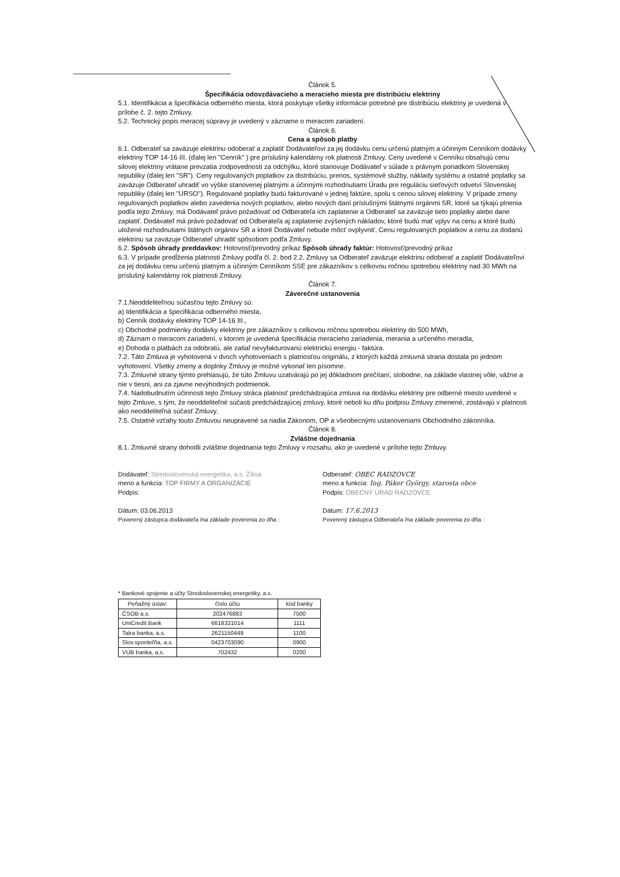Článok 5.
Špecifikácia odovzdávacieho a meracieho miesta pre distribúciu elektriny
5.1. Identifikácia a špecifikácia odberného miesta, ktorá poskytuje všetky informácie potrebné pre distribúciu elektriny je uvedená v prílohe č. 2. tejto Zmluvy.
5.2. Technický popis meracej súpravy je uvedený v zázname o meracom zariadení.
Článok 6.
Cena a spôsob platby
6.1. Odberateľ sa zaväzuje elektrinu odoberať a zaplatiť Dodávateľovi za jej dodávku cenu určenú platným a účinným Cenníkom dodávky elektriny TOP 14-16 III. (ďalej len "Cenník" ) pre príslušný kalendárny rok platnosti Zmluvy. Ceny uvedené v Cenníku obsahujú cenu silovej elektriny vrátane prevzatia zodpovednosti za odchýlku, ktoré stanovuje Dodávateľ v súlade s právnym poriadkom Slovenskej republiky (ďalej len "SR"). Ceny regulovaných poplatkov za distribúciu, prenos, systémové služby, náklady systému a ostatné poplatky sa zaväzuje Odberateľ uhradiť vo výške stanovenej platnými a účinnými rozhodnutiami Úradu pre reguláciu sieťových odvetví Slovenskej republiky (ďalej len "URSO"). Regulované poplatky budú fakturované v jednej faktúre, spolu s cenou silovej elektriny. V prípade zmeny regulovaných poplatkov alebo zavedenia nových poplatkov, alebo nových daní príslušnými štátnymi orgánmi SR, ktoré sa týkajú plnenia podľa tejto Zmluvy, má Dodávateľ právo požadovať od Odberateľa ich zaplatenie a Odberateľ sa zaväzuje tieto poplatky alebo dane zaplatiť. Dodávateľ má právo požadovať od Odberateľa aj zaplatenie zvýšených nákladov, ktoré budú mať vplyv na cenu a ktoré budú uložené rozhodnutiami štátnych orgánov SR a ktoré Dodávateľ nebude môcť ovplyvniť. Cenu regulovaných poplatkov a cenu za dodanú elektrinu sa zaväzuje Odberateľ uhradiť spôsobom podľa Zmluvy.
6.2. Spôsob úhrady preddavkov: Hotovosť/prevodný príkaz Spôsob úhrady faktúr: Hotovosť/prevodný príkaz
6.3. V prípade predĺženia platnosti Zmluvy podľa čl. 2. bod 2.2. Zmluvy sa Odberateľ zaväzuje elektrinu odoberať a zaplatiť Dodávateľovi za jej dodávku cenu určenú platným a účinným Cenníkom SSE pre zákazníkov s celkovou ročnou spotrebou elektriny nad 30 MWh na príslušný kalendárny rok platnosti Zmluvy.
Článok 7.
Záverečné ustanovenia
7.1.Neoddeliteľnou súčasťou tejto Zmluvy sú:
a) Identifikácia a špecifikácia odberného miesta,
b) Cenník dodávky elektriny TOP 14-16 III.,
c) Obchodné podmienky dodávky elektriny pre zákazníkov s celkovou ročnou spotrebou elektriny do 500 MWh,
d) Záznam o meracom zariadení, v ktorom je uvedená špecifikácia meracieho zariadenia, merania a určeného meradla,
e) Dohoda o platbách za odobratú, ale zatiaľ nevyfakturovanú elektrickú energiu - faktúra.
7.2. Táto Zmluva je vyhotovená v dvoch vyhotoveniach s platnosťou originálu, z ktorých každá zmluvná strana dostala po jednom vyhotovení. Všetky zmeny a doplnky Zmluvy je možné vykonať len písomne.
7.3. Zmluvné strany týmto prehlasujú, že túto Zmluvu uzatvárajú po jej dôkladnom prečítaní, slobodne, na základe vlastnej vôle, vážne a nie v tiesni, ani za zjavne nevýhodných podmienok.
7.4. Nadobudnutím účinnosti tejto Zmluvy stráca platnosť predchádzajúca zmluva na dodávku elektriny pre odberné miesto uvedené v tejto Zmluve, s tým, že neoddeliteľné súčasti predchádzajúcej zmluvy, ktoré neboli ku dňu podpisu Zmluvy zmenené, zostávajú v platnosti ako neoddeliteľná súčasť Zmluvy.
7.5. Ostatné vzťahy touto Zmluvou neupravené sa riadia Zákonom, OP a všeobecnými ustanoveniami Obchodného zákonníka.
Článok 8.
Zvláštne dojednania
8.1. Zmluvné strany dohodli zvláštne dojednania tejto Zmluvy v rozsahu, ako je uvedené v prílohe tejto Zmluvy.
Dodávateľ: Stredoslovenská energetika, a.s. Žilina
meno a funkcia: TOP FIRMY A ORGANIZÁCIE
Podpis:
Dátum: 03.06.2013
Poverený zástupca dodávateľa /na základe poverenia zo dňa :
Odberateľ: OBEC RADZOVCE
meno a funkcia: Ing. Páker György, starosta obce
Podpis: OBECNÝ ÚRAD RADZOVCE
Dátum: 17.6.2013
Poverený zástupca Odberateľa /na základe poverenia zo dňa :
* Bankové spojenie a účty Stredoslovenskej energetiky, a.s.
| Peňažný ústav: | číslo účtu | kód banky |
| --- | --- | --- |
| ČSOB a.s. | 202476883 | 7500 |
| UniCredit Bank | 6618321014 | 1111 |
| Tatra banka, a.s. | 2621150449 | 1100 |
| Slov.sporiteľňa, a.s. | 0423703090 | 0900 |
| VÚB banka, a.s. | 702432 | 0200 |